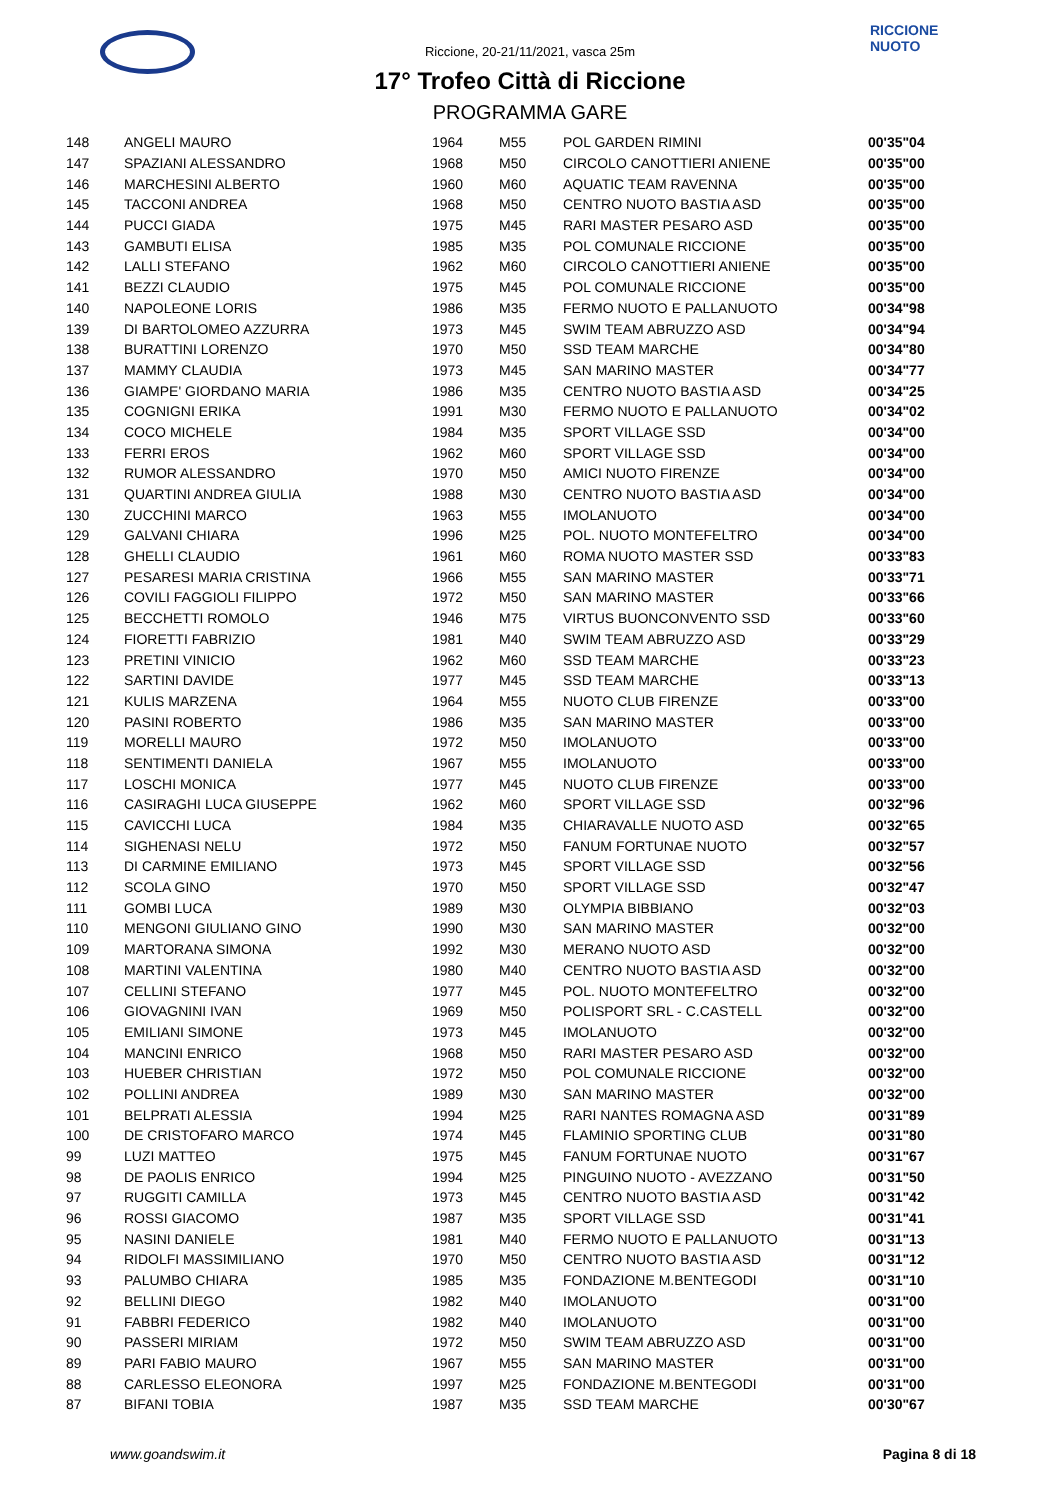RICCIONE
NUOTO
Riccione, 20-21/11/2021, vasca 25m
17° Trofeo Città di Riccione
PROGRAMMA GARE
| 148 | ANGELI MAURO | 1964 | M55 | POL GARDEN RIMINI | 00'35"04 |
| 147 | SPAZIANI ALESSANDRO | 1968 | M50 | CIRCOLO CANOTTIERI ANIENE | 00'35"00 |
| 146 | MARCHESINI ALBERTO | 1960 | M60 | AQUATIC TEAM RAVENNA | 00'35"00 |
| 145 | TACCONI ANDREA | 1968 | M50 | CENTRO NUOTO BASTIA ASD | 00'35"00 |
| 144 | PUCCI GIADA | 1975 | M45 | RARI MASTER PESARO ASD | 00'35"00 |
| 143 | GAMBUTI ELISA | 1985 | M35 | POL COMUNALE RICCIONE | 00'35"00 |
| 142 | LALLI STEFANO | 1962 | M60 | CIRCOLO CANOTTIERI ANIENE | 00'35"00 |
| 141 | BEZZI CLAUDIO | 1975 | M45 | POL COMUNALE RICCIONE | 00'35"00 |
| 140 | NAPOLEONE LORIS | 1986 | M35 | FERMO NUOTO E PALLANUOTO | 00'34"98 |
| 139 | DI BARTOLOMEO AZZURRA | 1973 | M45 | SWIM TEAM ABRUZZO ASD | 00'34"94 |
| 138 | BURATTINI LORENZO | 1970 | M50 | SSD TEAM MARCHE | 00'34"80 |
| 137 | MAMMY CLAUDIA | 1973 | M45 | SAN MARINO MASTER | 00'34"77 |
| 136 | GIAMPE' GIORDANO MARIA | 1986 | M35 | CENTRO NUOTO BASTIA ASD | 00'34"25 |
| 135 | COGNIGNI ERIKA | 1991 | M30 | FERMO NUOTO E PALLANUOTO | 00'34"02 |
| 134 | COCO MICHELE | 1984 | M35 | SPORT VILLAGE SSD | 00'34"00 |
| 133 | FERRI EROS | 1962 | M60 | SPORT VILLAGE SSD | 00'34"00 |
| 132 | RUMOR ALESSANDRO | 1970 | M50 | AMICI NUOTO FIRENZE | 00'34"00 |
| 131 | QUARTINI ANDREA GIULIA | 1988 | M30 | CENTRO NUOTO BASTIA ASD | 00'34"00 |
| 130 | ZUCCHINI MARCO | 1963 | M55 | IMOLANUOTO | 00'34"00 |
| 129 | GALVANI CHIARA | 1996 | M25 | POL. NUOTO MONTEFELTRO | 00'34"00 |
| 128 | GHELLI CLAUDIO | 1961 | M60 | ROMA NUOTO MASTER SSD | 00'33"83 |
| 127 | PESARESI MARIA CRISTINA | 1966 | M55 | SAN MARINO MASTER | 00'33"71 |
| 126 | COVILI FAGGIOLI FILIPPO | 1972 | M50 | SAN MARINO MASTER | 00'33"66 |
| 125 | BECCHETTI ROMOLO | 1946 | M75 | VIRTUS BUONCONVENTO SSD | 00'33"60 |
| 124 | FIORETTI FABRIZIO | 1981 | M40 | SWIM TEAM ABRUZZO ASD | 00'33"29 |
| 123 | PRETINI VINICIO | 1962 | M60 | SSD TEAM MARCHE | 00'33"23 |
| 122 | SARTINI DAVIDE | 1977 | M45 | SSD TEAM MARCHE | 00'33"13 |
| 121 | KULIS MARZENA | 1964 | M55 | NUOTO CLUB FIRENZE | 00'33"00 |
| 120 | PASINI ROBERTO | 1986 | M35 | SAN MARINO MASTER | 00'33"00 |
| 119 | MORELLI MAURO | 1972 | M50 | IMOLANUOTO | 00'33"00 |
| 118 | SENTIMENTI DANIELA | 1967 | M55 | IMOLANUOTO | 00'33"00 |
| 117 | LOSCHI MONICA | 1977 | M45 | NUOTO CLUB FIRENZE | 00'33"00 |
| 116 | CASIRAGHI LUCA GIUSEPPE | 1962 | M60 | SPORT VILLAGE SSD | 00'32"96 |
| 115 | CAVICCHI LUCA | 1984 | M35 | CHIARAVALLE NUOTO ASD | 00'32"65 |
| 114 | SIGHENASI NELU | 1972 | M50 | FANUM FORTUNAE NUOTO | 00'32"57 |
| 113 | DI CARMINE EMILIANO | 1973 | M45 | SPORT VILLAGE SSD | 00'32"56 |
| 112 | SCOLA GINO | 1970 | M50 | SPORT VILLAGE SSD | 00'32"47 |
| 111 | GOMBI LUCA | 1989 | M30 | OLYMPIA BIBBIANO | 00'32"03 |
| 110 | MENGONI GIULIANO GINO | 1990 | M30 | SAN MARINO MASTER | 00'32"00 |
| 109 | MARTORANA SIMONA | 1992 | M30 | MERANO NUOTO ASD | 00'32"00 |
| 108 | MARTINI VALENTINA | 1980 | M40 | CENTRO NUOTO BASTIA ASD | 00'32"00 |
| 107 | CELLINI STEFANO | 1977 | M45 | POL. NUOTO MONTEFELTRO | 00'32"00 |
| 106 | GIOVAGNINI IVAN | 1969 | M50 | POLISPORT SRL - C.CASTELL | 00'32"00 |
| 105 | EMILIANI SIMONE | 1973 | M45 | IMOLANUOTO | 00'32"00 |
| 104 | MANCINI ENRICO | 1968 | M50 | RARI MASTER PESARO ASD | 00'32"00 |
| 103 | HUEBER CHRISTIAN | 1972 | M50 | POL COMUNALE RICCIONE | 00'32"00 |
| 102 | POLLINI ANDREA | 1989 | M30 | SAN MARINO MASTER | 00'32"00 |
| 101 | BELPRATI ALESSIA | 1994 | M25 | RARI NANTES ROMAGNA ASD | 00'31"89 |
| 100 | DE CRISTOFARO MARCO | 1974 | M45 | FLAMINIO SPORTING CLUB | 00'31"80 |
| 99 | LUZI MATTEO | 1975 | M45 | FANUM FORTUNAE NUOTO | 00'31"67 |
| 98 | DE PAOLIS ENRICO | 1994 | M25 | PINGUINO NUOTO - AVEZZANO | 00'31"50 |
| 97 | RUGGITI CAMILLA | 1973 | M45 | CENTRO NUOTO BASTIA ASD | 00'31"42 |
| 96 | ROSSI GIACOMO | 1987 | M35 | SPORT VILLAGE SSD | 00'31"41 |
| 95 | NASINI DANIELE | 1981 | M40 | FERMO NUOTO E PALLANUOTO | 00'31"13 |
| 94 | RIDOLFI MASSIMILIANO | 1970 | M50 | CENTRO NUOTO BASTIA ASD | 00'31"12 |
| 93 | PALUMBO CHIARA | 1985 | M35 | FONDAZIONE M.BENTEGODI | 00'31"10 |
| 92 | BELLINI DIEGO | 1982 | M40 | IMOLANUOTO | 00'31"00 |
| 91 | FABBRI FEDERICO | 1982 | M40 | IMOLANUOTO | 00'31"00 |
| 90 | PASSERI MIRIAM | 1972 | M50 | SWIM TEAM ABRUZZO ASD | 00'31"00 |
| 89 | PARI FABIO MAURO | 1967 | M55 | SAN MARINO MASTER | 00'31"00 |
| 88 | CARLESSO ELEONORA | 1997 | M25 | FONDAZIONE M.BENTEGODI | 00'31"00 |
| 87 | BIFANI TOBIA | 1987 | M35 | SSD TEAM MARCHE | 00'30"67 |
www.goandswim.it Pagina 8 di 18